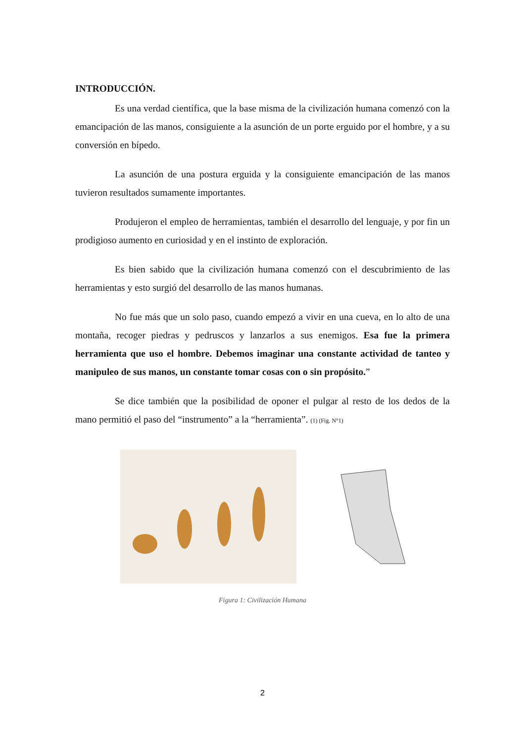INTRODUCCIÓN.
Es una verdad científica, que la base misma de la civilización humana comenzó con la emancipación de las manos, consiguiente a la asunción de un porte erguido por el hombre, y a su conversión en bípedo.
La asunción de una postura erguida y la consiguiente emancipación de las manos tuvieron resultados sumamente importantes.
Produjeron el empleo de herramientas, también el desarrollo del lenguaje, y por fin un prodigioso aumento en curiosidad y en el instinto de exploración.
Es bien sabido que la civilización humana comenzó con el descubrimiento de las herramientas y esto surgió del desarrollo de las manos humanas.
No fue más que un solo paso, cuando empezó a vivir en una cueva, en lo alto de una montaña, recoger piedras y pedruscos y lanzarlos a sus enemigos. Esa fue la primera herramienta que uso el hombre. Debemos imaginar una constante actividad de tanteo y manipuleo de sus manos, un constante tomar cosas con o sin propósito.”
Se dice también que la posibilidad de oponer el pulgar al resto de los dedos de la mano permitió el paso del “instrumento” a la “herramienta”. (1) (Fig. N°1)
Figura 1: Civilización Humana
2